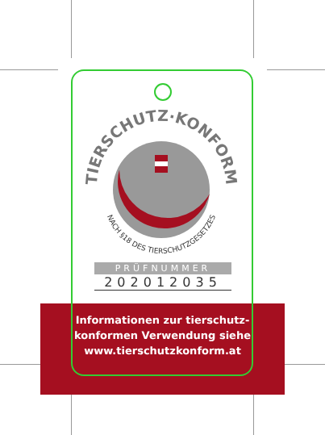Informationen zur tierschutz-
konformen Verwendung siehe
www.tierschutzkonform.at
TIERSCHUTZ·KONFORM
NACH §18 DES TIERSCHUTZGESETZES
PRÜFNUMMER
202012035